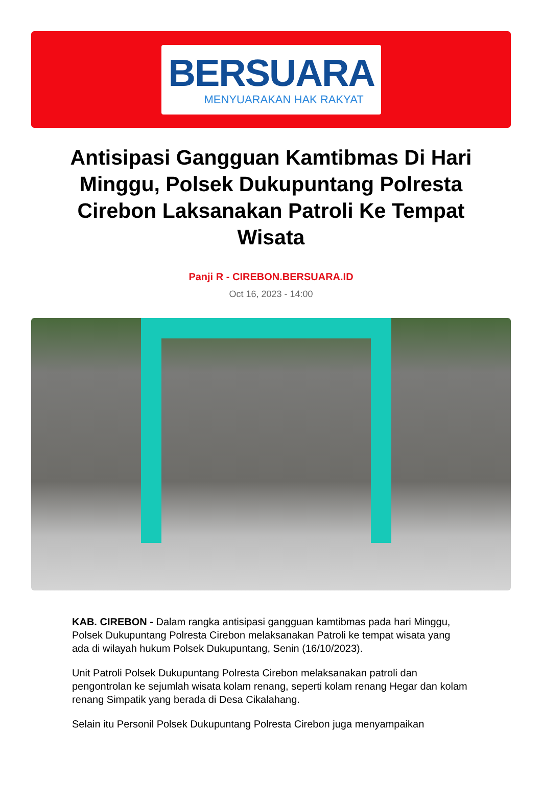BERSUARA
MENYUARAKAN HAK RAKYAT
Antisipasi Gangguan Kamtibmas Di Hari Minggu, Polsek Dukupuntang Polresta Cirebon Laksanakan Patroli Ke Tempat Wisata
Panji R - CIREBON.BERSUARA.ID
Oct 16, 2023 - 14:00
KAB. CIREBON - Dalam rangka antisipasi gangguan kamtibmas pada hari Minggu, Polsek Dukupuntang Polresta Cirebon melaksanakan Patroli ke tempat wisata yang ada di wilayah hukum Polsek Dukupuntang, Senin (16/10/2023).
Unit Patroli Polsek Dukupuntang Polresta Cirebon melaksanakan patroli dan pengontrolan ke sejumlah wisata kolam renang, seperti kolam renang Hegar dan kolam renang Simpatik yang berada di Desa Cikalahang.
Selain itu Personil Polsek Dukupuntang Polresta Cirebon juga menyampaikan